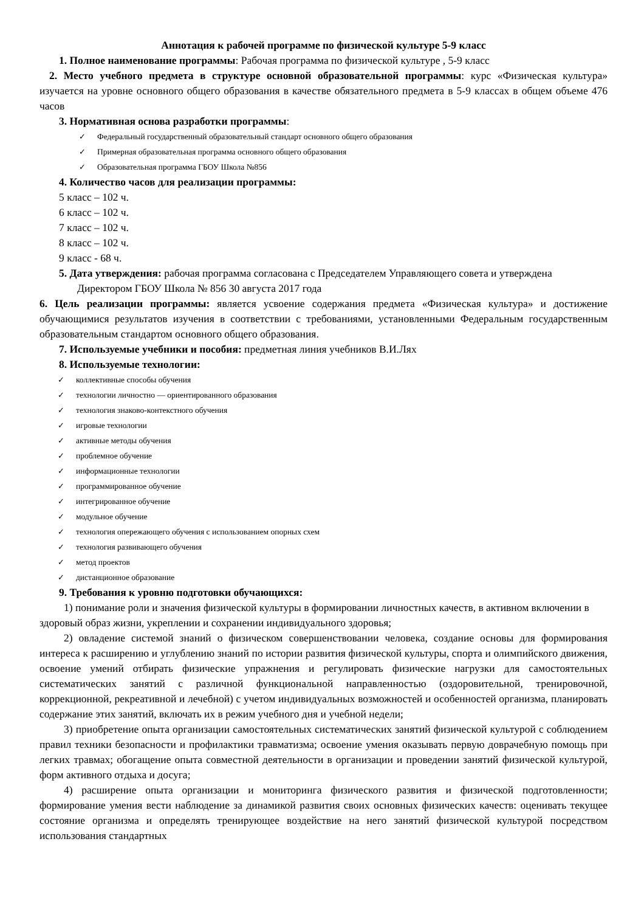Аннотация к рабочей программе по физической культуре 5-9 класс
1. Полное наименование программы: Рабочая программа по физической культуре , 5-9 класс
2. Место учебного предмета в структуре основной образовательной программы: курс «Физическая культура» изучается на уровне основного общего образования в качестве обязательного предмета в 5-9 классах в общем объеме 476 часов
3. Нормативная основа разработки программы:
✓ Федеральный государственный образовательный стандарт основного общего образования
✓ Примерная образовательная программа основного общего образования
✓ Образовательная программа ГБОУ Школа №856
4. Количество часов для реализации программы:
5 класс – 102 ч.
6 класс – 102 ч.
7 класс – 102 ч.
8 класс – 102 ч.
9 класс - 68 ч.
5. Дата утверждения: рабочая программа согласована с Председателем Управляющего совета и утверждена Директором ГБОУ Школа № 856 30 августа 2017 года
6. Цель реализации программы: является усвоение содержания предмета «Физическая культура» и достижение обучающимися результатов изучения в соответствии с требованиями, установленными Федеральным государственным образовательным стандартом основного общего образования.
7. Используемые учебники и пособия: предметная линия учебников В.И.Лях
8. Используемые технологии:
✓ коллективные способы обучения
✓ технологии личностно — ориентированного образования
✓ технология знаково-контекстного обучения
✓ игровые технологии
✓ активные методы обучения
✓ проблемное обучение
✓ информационные технологии
✓ программированное обучение
✓ интегрированное обучение
✓ модульное обучение
✓ технология опережающего обучения с использованием опорных схем
✓ технология развивающего обучения
✓ метод проектов
✓ дистанционное образование
9. Требования к уровню подготовки обучающихся:
1) понимание роли и значения физической культуры в формировании личностных качеств, в активном включении в здоровый образ жизни, укреплении и сохранении индивидуального здоровья;
2) овладение системой знаний о физическом совершенствовании человека, создание основы для формирования интереса к расширению и углублению знаний по истории развития физической культуры, спорта и олимпийского движения, освоение умений отбирать физические упражнения и регулировать физические нагрузки для самостоятельных систематических занятий с различной функциональной направленностью (оздоровительной, тренировочной, коррекционной, рекреативной и лечебной) с учетом индивидуальных возможностей и особенностей организма, планировать содержание этих занятий, включать их в режим учебного дня и учебной недели;
3) приобретение опыта организации самостоятельных систематических занятий физической культурой с соблюдением правил техники безопасности и профилактики травматизма; освоение умения оказывать первую доврачебную помощь при легких травмах; обогащение опыта совместной деятельности в организации и проведении занятий физической культурой, форм активного отдыха и досуга;
4) расширение опыта организации и мониторинга физического развития и физической подготовленности; формирование умения вести наблюдение за динамикой развития своих основных физических качеств: оценивать текущее состояние организма и определять тренирующее воздействие на него занятий физической культурой посредством использования стандартных